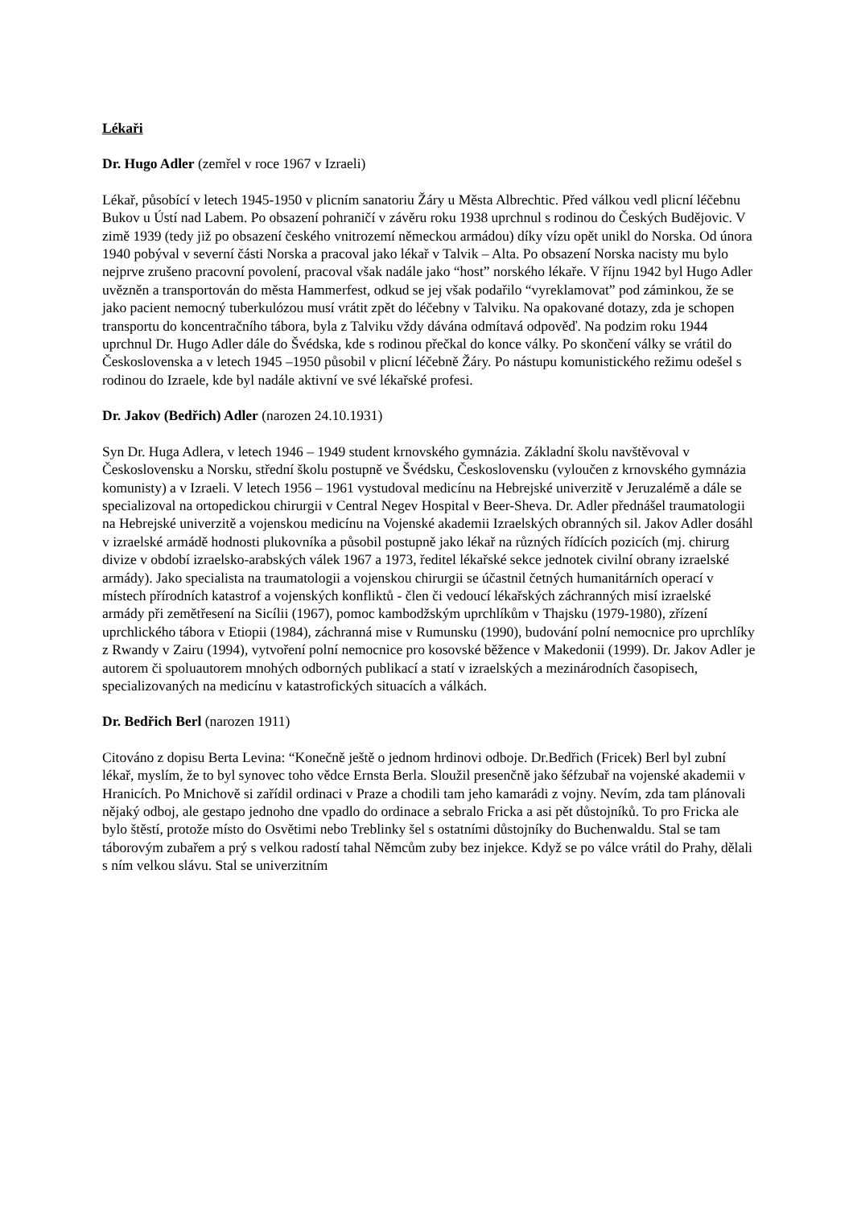Lékaři
Dr. Hugo Adler (zemřel v roce 1967 v Izraeli)
Lékař, působící v letech 1945-1950 v plicním sanatoriu Žáry u Města Albrechtic. Před válkou vedl plicní léčebnu Bukov u Ústí nad Labem. Po obsazení pohraničí v závěru roku 1938 uprchnul s rodinou do Českých Budějovic. V zimě 1939 (tedy již po obsazení českého vnitrozemí německou armádou) díky vízu opět unikl do Norska. Od února 1940 pobýval v severní části Norska a pracoval jako lékař v Talvik – Alta. Po obsazení Norska nacisty mu bylo nejprve zrušeno pracovní povolení, pracoval však nadále jako “host” norského lékaře. V říjnu 1942 byl Hugo Adler uvězněn a transportován do města Hammerfest, odkud se jej však podařilo “vyreklamovat” pod záminkou, že se jako pacient nemocný tuberkulózou musí vrátit zpět do léčebny v Talviku. Na opakované dotazy, zda je schopen transportu do koncentračního tábora, byla z Talviku vždy dávána odmítavá odpověď. Na podzim roku 1944 uprchnul Dr. Hugo Adler dále do Švédska, kde s rodinou přečkal do konce války. Po skončení války se vrátil do Československa a v letech 1945 –1950 působil v plicní léčebně Žáry. Po nástupu komunistického režimu odešel s rodinou do Izraele, kde byl nadále aktivní ve své lékařské profesi.
Dr. Jakov (Bedřich) Adler (narozen 24.10.1931)
Syn Dr. Huga Adlera, v letech 1946 – 1949 student krnovského gymnázia. Základní školu navštěvoval v Československu a Norsku, střední školu postupně ve Švédsku, Československu (vyloučen z krnovského gymnázia komunisty) a v Izraeli. V letech 1956 – 1961 vystudoval medicínu na Hebrejské univerzitě v Jeruzalémě a dále se specializoval na ortopedickou chirurgii v Central Negev Hospital v Beer-Sheva. Dr. Adler přednášel traumatologii na Hebrejské univerzitě a vojenskou medicínu na Vojenské akademii Izraelských obranných sil. Jakov Adler dosáhl v izraelské armádě hodnosti plukovníka a působil postupně jako lékař na různých řídících pozicích (mj. chirurg divize v období izraelsko-arabských válek 1967 a 1973, ředitel lékařské sekce jednotek civilní obrany izraelské armády). Jako specialista na traumatologii a vojenskou chirurgii se účastnil četných humanitárních operací v místech přírodních katastrof a vojenských konfliktů - člen či vedoucí lékařských záchranných misí izraelské armády při zemětřesení na Sicílii (1967), pomoc kambodžským uprchlíkům v Thajsku (1979-1980), zřízení uprchlického tábora v Etiopii (1984), záchranná mise v Rumunsku (1990), budování polní nemocnice pro uprchlíky z Rwandy v Zairu (1994), vytvoření polní nemocnice pro kosovské běžence v Makedonii (1999). Dr. Jakov Adler je autorem či spoluautorem mnohých odborných publikací a statí v izraelských a mezinárodních časopisech, specializovaných na medicínu v katastrofických situacích a válkách.
Dr. Bedřich Berl (narozen 1911)
Citováno z dopisu Berta Levina: “Konečně ještě o jednom hrdinovi odboje. Dr.Bedřich (Fricek) Berl byl zubní lékař, myslím, že to byl synovec toho vědce Ernsta Berla. Sloužil presenčně jako šéfzubař na vojenské akademii v Hranicích. Po Mnichově si zařídil ordinaci v Praze a chodili tam jeho kamarádi z vojny. Nevím, zda tam plánovali nějaký odboj, ale gestapo jednoho dne vpadlo do ordinace a sebralo Fricka a asi pět důstojníků. To pro Fricka ale bylo štěstí, protože místo do Osvětimi nebo Treblinky šel s ostatními důstojníky do Buchenwaldu. Stal se tam táborovým zubařem a prý s velkou radostí tahal Němcům zuby bez injekce. Když se po válce vrátil do Prahy, dělali s ním velkou slávu. Stal se univerzitním